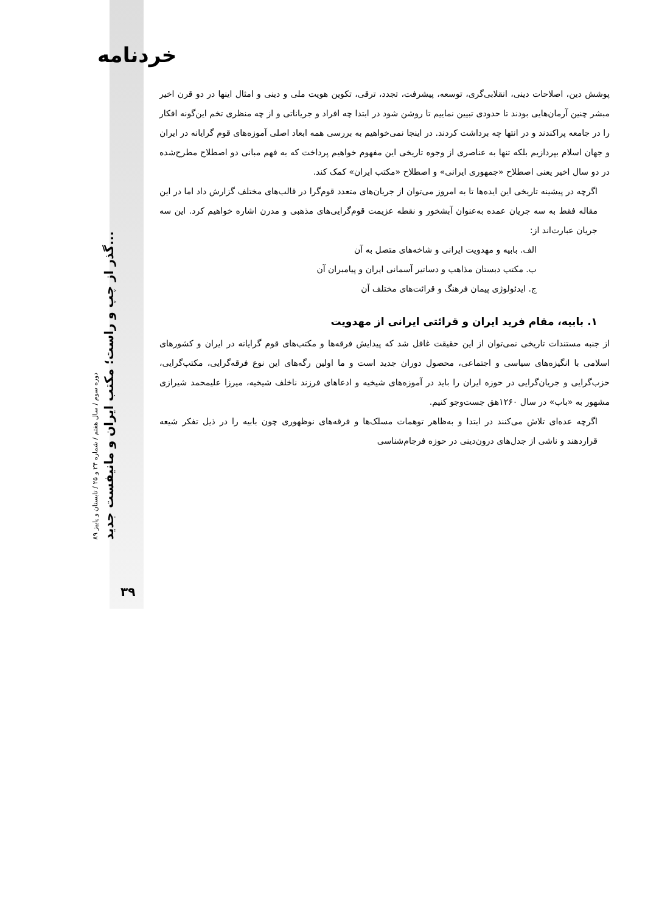خردنامه
دوره سوم / سال هفتم / شماره ۲۴ و ۲۵ / تابستان و پاییز ۸۹
گذر از چپ و راست؛ مکتب ایران و مانیفست جدید...
۳۹
پوشش دین، اصلاحات دینی، انقلابی‌گری، توسعه، پیشرفت، تجدد، ترقی، تکوین هویت ملی و دینی و امثال اینها در دو قرن اخیر مبشر چنین آرمان‌هایی بودند تا حدودی تبیین نماییم تا روشن شود در ابتدا چه افراد و جریاناتی و از چه منظری تخم این‌گونه افکار را در جامعه پراکندند و در انتها چه برداشت کردند. در اینجا نمی‌خواهیم به بررسی همه ابعاد اصلی آموزه‌های قوم گرایانه در ایران و جهان اسلام بپردازیم بلکه تنها به عناصری از وجوه تاریخی این مفهوم خواهیم پرداخت که به فهم مبانی دو اصطلاح مطرح‌شده در دو سال اخیر یعنی اصطلاح «جمهوری ایرانی» و اصطلاح «مکتب ایران» کمک کند.
اگرچه در پیشینه تاریخی این ایده‌ها تا به امروز می‌توان از جریان‌های متعدد قوم‌گرا در قالب‌های مختلف گزارش داد اما در این مقاله فقط به سه جریان عمده به‌عنوان آبشخور و نقطه عزیمت قوم‌گرایی‌های مذهبی و مدرن اشاره خواهیم کرد. این سه جریان عبارت‌اند از:
الف. بابیه و مهدویت ایرانی و شاخه‌های متصل به آن
ب. مکتب دبستان مذاهب و دساتیر آسمانی ایران و پیامبران آن
ج. ایدئولوژی پیمان فرهنگ و قرائت‌های مختلف آن
۱. بابیه، مقام فرید ایران و قرائتی ایرانی از مهدویت
از جنبه مستندات تاریخی نمی‌توان از این حقیقت غافل شد که پیدایش فرقه‌ها و مکتب‌های قوم گرایانه در ایران و کشورهای اسلامی با انگیزه‌های سیاسی و اجتماعی، محصول دوران جدید است و ما اولین رگه‌های این نوع فرقه‌گرایی، مکتب‌گرایی، حزب‌گرایی و جریان‌گرایی در حوزه ایران را باید در آموزه‌های شیخیه و ادعاهای فرزند ناخلف شیخیه، میرزا علیمحمد شیرازی مشهور به «باب» در سال ۱۲۶۰هق جست‌وجو کنیم.
اگرچه عده‌ای تلاش می‌کنند در ابتدا و به‌ظاهر توهمات مسلک‌ها و فرقه‌های نوظهوری چون بابیه را در ذیل تفکر شیعه قراردهند و ناشی از جدل‌های درون‌دینی در حوزه فرجام‌شناسی